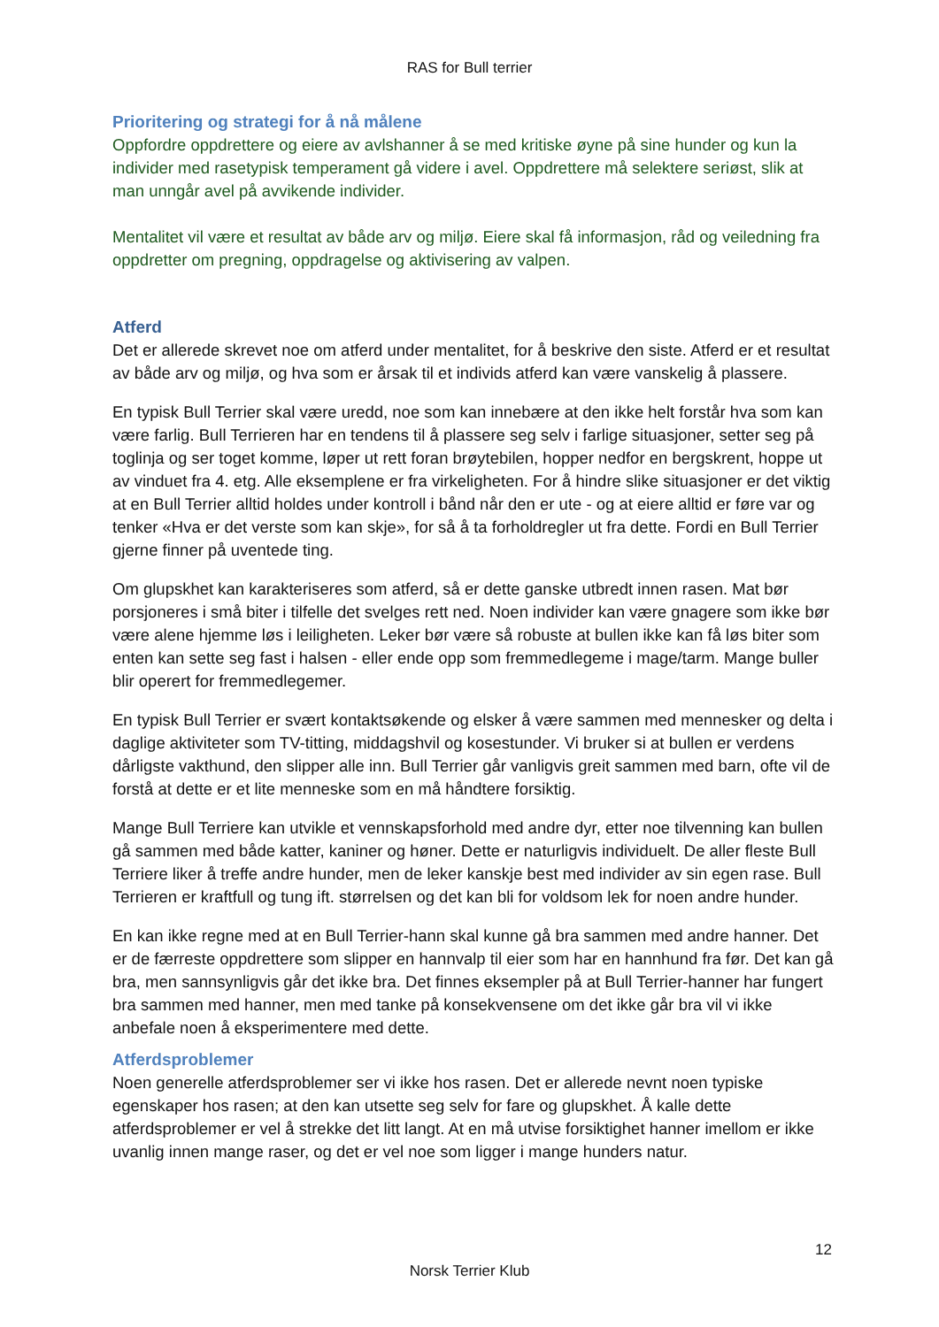RAS for Bull terrier
Prioritering og strategi for å nå målene
Oppfordre oppdrettere og eiere av avlshanner å se med kritiske øyne på sine hunder og kun la individer med rasetypisk temperament gå videre i avel. Oppdrettere må selektere seriøst, slik at man unngår avel på avvikende individer.
Mentalitet vil være et resultat av både arv og miljø. Eiere skal få informasjon, råd og veiledning fra oppdretter om pregning, oppdragelse og aktivisering av valpen.
Atferd
Det er allerede skrevet noe om atferd under mentalitet, for å beskrive den siste. Atferd er et resultat av både arv og miljø, og hva som er årsak til et individs atferd kan være vanskelig å plassere.
En typisk Bull Terrier skal være uredd, noe som kan innebære at den ikke helt forstår hva som kan være farlig. Bull Terrieren har en tendens til å plassere seg selv i farlige situasjoner, setter seg på toglinja og ser toget komme, løper ut rett foran brøytebilen, hopper nedfor en bergskrent, hoppe ut av vinduet fra 4. etg. Alle eksemplene er fra virkeligheten. For å hindre slike situasjoner er det viktig at en Bull Terrier alltid holdes under kontroll i bånd når den er ute - og at eiere alltid er føre var og tenker «Hva er det verste som kan skje», for så å ta forholdregler ut fra dette. Fordi en Bull Terrier gjerne finner på uventede ting.
Om glupskhet kan karakteriseres som atferd, så er dette ganske utbredt innen rasen. Mat bør porsjoneres i små biter i tilfelle det svelges rett ned. Noen individer kan være gnagere som ikke bør være alene hjemme løs i leiligheten. Leker bør være så robuste at bullen ikke kan få løs biter som enten kan sette seg fast i halsen - eller ende opp som fremmedlegeme i mage/tarm. Mange buller blir operert for fremmedlegemer.
En typisk Bull Terrier er svært kontaktsøkende og elsker å være sammen med mennesker og delta i daglige aktiviteter som TV-titting, middagshvil og kosestunder. Vi bruker si at bullen er verdens dårligste vakthund, den slipper alle inn. Bull Terrier går vanligvis greit sammen med barn, ofte vil de forstå at dette er et lite menneske som en må håndtere forsiktig.
Mange Bull Terriere kan utvikle et vennskapsforhold med andre dyr, etter noe tilvenning kan bullen gå sammen med både katter, kaniner og høner. Dette er naturligvis individuelt. De aller fleste Bull Terriere liker å treffe andre hunder, men de leker kanskje best med individer av sin egen rase. Bull Terrieren er kraftfull og tung ift. størrelsen og det kan bli for voldsom lek for noen andre hunder.
En kan ikke regne med at en Bull Terrier-hann skal kunne gå bra sammen med andre hanner. Det er de færreste oppdrettere som slipper en hannvalp til eier som har en hannhund fra før. Det kan gå bra, men sannsynligvis går det ikke bra. Det finnes eksempler på at Bull Terrier-hanner har fungert bra sammen med hanner, men med tanke på konsekvensene om det ikke går bra vil vi ikke anbefale noen å eksperimentere med dette.
Atferdsproblemer
Noen generelle atferdsproblemer ser vi ikke hos rasen. Det er allerede nevnt noen typiske egenskaper hos rasen; at den kan utsette seg selv for fare og glupskhet. Å kalle dette atferdsproblemer er vel å strekke det litt langt. At en må utvise forsiktighet hanner imellom er ikke uvanlig innen mange raser, og det er vel noe som ligger i mange hunders natur.
12
Norsk Terrier Klub